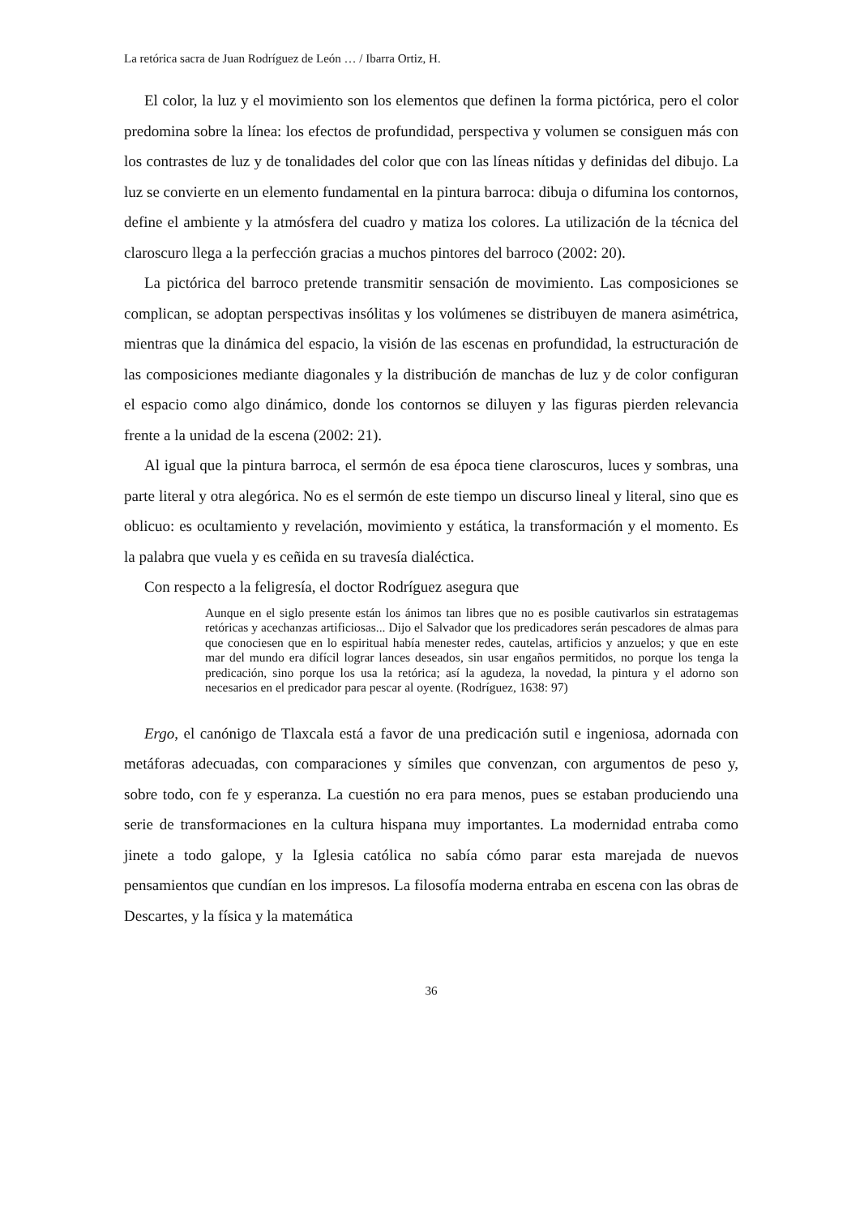La retórica sacra de Juan Rodríguez de León … / Ibarra Ortiz, H.
El color, la luz y el movimiento son los elementos que definen la forma pictórica, pero el color predomina sobre la línea: los efectos de profundidad, perspectiva y volumen se consiguen más con los contrastes de luz y de tonalidades del color que con las líneas nítidas y definidas del dibujo. La luz se convierte en un elemento fundamental en la pintura barroca: dibuja o difumina los contornos, define el ambiente y la atmósfera del cuadro y matiza los colores. La utilización de la técnica del claroscuro llega a la perfección gracias a muchos pintores del barroco (2002: 20).
La pictórica del barroco pretende transmitir sensación de movimiento. Las composiciones se complican, se adoptan perspectivas insólitas y los volúmenes se distribuyen de manera asimétrica, mientras que la dinámica del espacio, la visión de las escenas en profundidad, la estructuración de las composiciones mediante diagonales y la distribución de manchas de luz y de color configuran el espacio como algo dinámico, donde los contornos se diluyen y las figuras pierden relevancia frente a la unidad de la escena (2002: 21).
Al igual que la pintura barroca, el sermón de esa época tiene claroscuros, luces y sombras, una parte literal y otra alegórica. No es el sermón de este tiempo un discurso lineal y literal, sino que es oblicuo: es ocultamiento y revelación, movimiento y estática, la transformación y el momento. Es la palabra que vuela y es ceñida en su travesía dialéctica.
Con respecto a la feligresía, el doctor Rodríguez asegura que
Aunque en el siglo presente están los ánimos tan libres que no es posible cautivarlos sin estratagemas retóricas y acechanzas artificiosas... Dijo el Salvador que los predicadores serán pescadores de almas para que conociesen que en lo espiritual había menester redes, cautelas, artificios y anzuelos; y que en este mar del mundo era difícil lograr lances deseados, sin usar engaños permitidos, no porque los tenga la predicación, sino porque los usa la retórica; así la agudeza, la novedad, la pintura y el adorno son necesarios en el predicador para pescar al oyente. (Rodríguez, 1638: 97)
Ergo, el canónigo de Tlaxcala está a favor de una predicación sutil e ingeniosa, adornada con metáforas adecuadas, con comparaciones y símiles que convenzan, con argumentos de peso y, sobre todo, con fe y esperanza. La cuestión no era para menos, pues se estaban produciendo una serie de transformaciones en la cultura hispana muy importantes. La modernidad entraba como jinete a todo galope, y la Iglesia católica no sabía cómo parar esta marejada de nuevos pensamientos que cundían en los impresos. La filosofía moderna entraba en escena con las obras de Descartes, y la física y la matemática
36